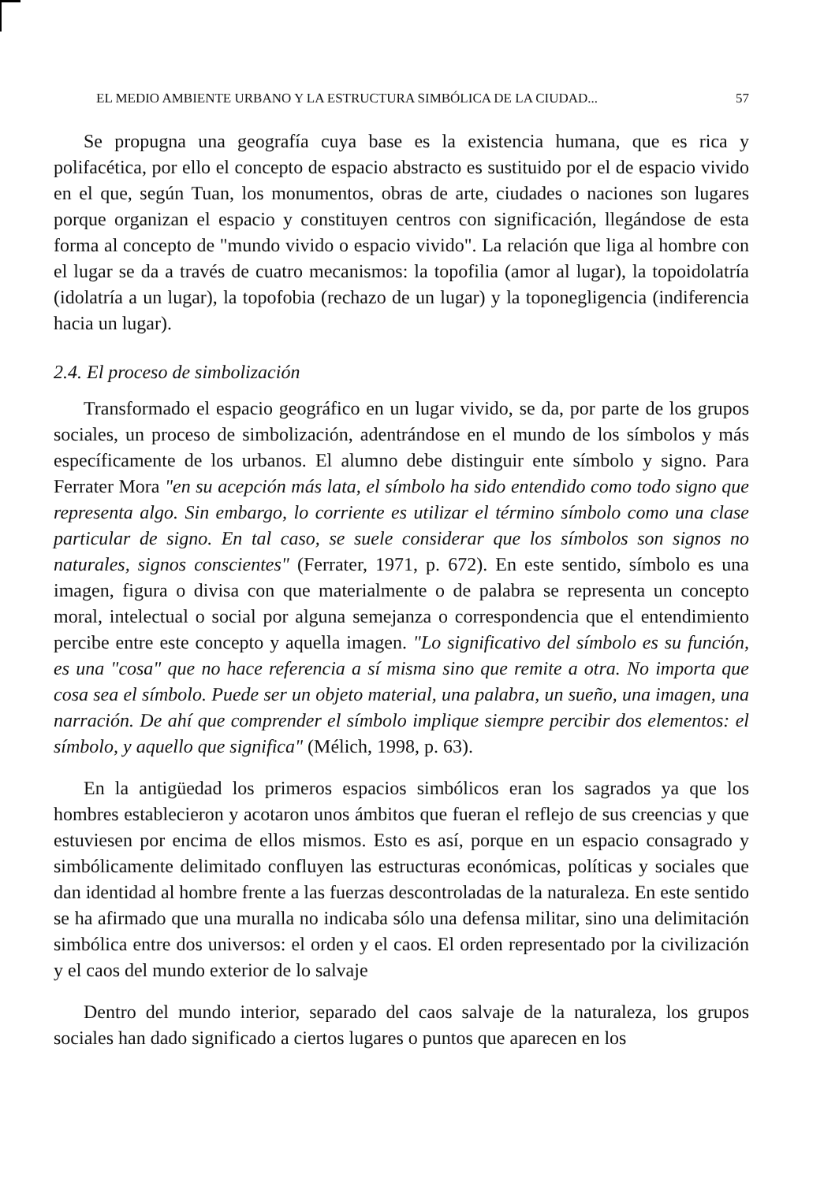EL MEDIO AMBIENTE URBANO Y LA ESTRUCTURA SIMBÓLICA DE LA CIUDAD... 57
Se propugna una geografía cuya base es la existencia humana, que es rica y polifacética, por ello el concepto de espacio abstracto es sustituido por el de espacio vivido en el que, según Tuan, los monumentos, obras de arte, ciudades o naciones son lugares porque organizan el espacio y constituyen centros con significación, llegándose de esta forma al concepto de "mundo vivido o espacio vivido". La relación que liga al hombre con el lugar se da a través de cuatro mecanismos: la topofilia (amor al lugar), la topoidolatría (idolatría a un lugar), la topofobia (rechazo de un lugar) y la toponegligencia (indiferencia hacia un lugar).
2.4. El proceso de simbolización
Transformado el espacio geográfico en un lugar vivido, se da, por parte de los grupos sociales, un proceso de simbolización, adentrándose en el mundo de los símbolos y más específicamente de los urbanos. El alumno debe distinguir ente símbolo y signo. Para Ferrater Mora "en su acepción más lata, el símbolo ha sido entendido como todo signo que representa algo. Sin embargo, lo corriente es utilizar el término símbolo como una clase particular de signo. En tal caso, se suele considerar que los símbolos son signos no naturales, signos conscientes" (Ferrater, 1971, p. 672). En este sentido, símbolo es una imagen, figura o divisa con que materialmente o de palabra se representa un concepto moral, intelectual o social por alguna semejanza o correspondencia que el entendimiento percibe entre este concepto y aquella imagen. "Lo significativo del símbolo es su función, es una "cosa" que no hace referencia a sí misma sino que remite a otra. No importa que cosa sea el símbolo. Puede ser un objeto material, una palabra, un sueño, una imagen, una narración. De ahí que comprender el símbolo implique siempre percibir dos elementos: el símbolo, y aquello que significa" (Mélich, 1998, p. 63).
En la antigüedad los primeros espacios simbólicos eran los sagrados ya que los hombres establecieron y acotaron unos ámbitos que fueran el reflejo de sus creencias y que estuviesen por encima de ellos mismos. Esto es así, porque en un espacio consagrado y simbólicamente delimitado confluyen las estructuras económicas, políticas y sociales que dan identidad al hombre frente a las fuerzas descontroladas de la naturaleza. En este sentido se ha afirmado que una muralla no indicaba sólo una defensa militar, sino una delimitación simbólica entre dos universos: el orden y el caos. El orden representado por la civilización y el caos del mundo exterior de lo salvaje
Dentro del mundo interior, separado del caos salvaje de la naturaleza, los grupos sociales han dado significado a ciertos lugares o puntos que aparecen en los